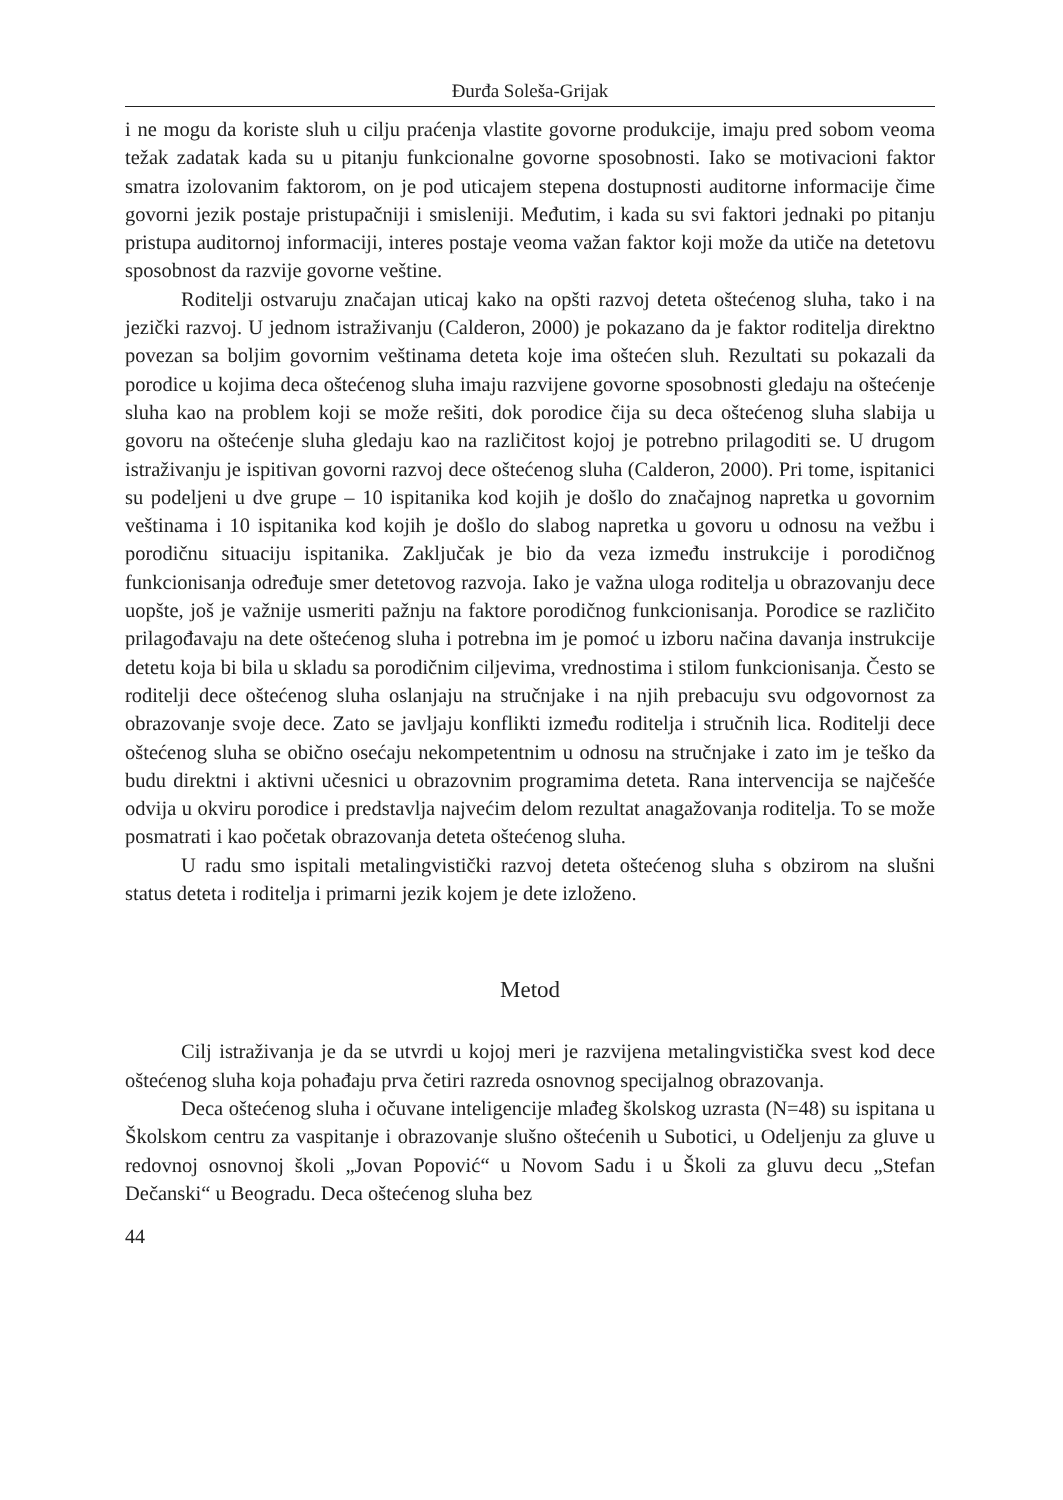Đurđa Soleša-Grijak
i ne mogu da koriste sluh u cilju praćenja vlastite govorne produkcije, imaju pred sobom veoma težak zadatak kada su u pitanju funkcionalne govorne sposobnosti. Iako se motivacioni faktor smatra izolovanim faktorom, on je pod uticajem stepena dostupnosti auditorne informacije čime govorni jezik postaje pristupačniji i smisleniji. Međutim, i kada su svi faktori jednaki po pitanju pristupa auditornoj informaciji, interes postaje veoma važan faktor koji može da utiče na detetovu sposobnost da razvije govorne veštine.
Roditelji ostvaruju značajan uticaj kako na opšti razvoj deteta oštećenog sluha, tako i na jezički razvoj. U jednom istraživanju (Calderon, 2000) je pokazano da je faktor roditelja direktno povezan sa boljim govornim veštinama deteta koje ima oštećen sluh. Rezultati su pokazali da porodice u kojima deca oštećenog sluha imaju razvijene govorne sposobnosti gledaju na oštećenje sluha kao na problem koji se može rešiti, dok porodice čija su deca oštećenog sluha slabija u govoru na oštećenje sluha gledaju kao na različitost kojoj je potrebno prilagoditi se. U drugom istraživanju je ispitivan govorni razvoj dece oštećenog sluha (Calderon, 2000). Pri tome, ispitanici su podeljeni u dve grupe – 10 ispitanika kod kojih je došlo do značajnog napretka u govornim veštinama i 10 ispitanika kod kojih je došlo do slabog napretka u govoru u odnosu na vežbu i porodičnu situaciju ispitanika. Zaključak je bio da veza između instrukcije i porodičnog funkcionisanja određuje smer detetovog razvoja. Iako je važna uloga roditelja u obrazovanju dece uopšte, još je važnije usmeriti pažnju na faktore porodičnog funkcionisanja. Porodice se različito prilagođavaju na dete oštećenog sluha i potrebna im je pomoć u izboru načina davanja instrukcije detetu koja bi bila u skladu sa porodičnim ciljevima, vrednostima i stilom funkcionisanja. Često se roditelji dece oštećenog sluha oslanjaju na stručnjake i na njih prebacuju svu odgovornost za obrazovanje svoje dece. Zato se javljaju konflikti između roditelja i stručnih lica. Roditelji dece oštećenog sluha se obično osećaju nekompetentnim u odnosu na stručnjake i zato im je teško da budu direktni i aktivni učesnici u obrazovnim programima deteta. Rana intervencija se najčešće odvija u okviru porodice i predstavlja najvećim delom rezultat anagažovanja roditelja. To se može posmatrati i kao početak obrazovanja deteta oštećenog sluha.
U radu smo ispitali metalingvistički razvoj deteta oštećenog sluha s obzirom na slušni status deteta i roditelja i primarni jezik kojem je dete izloženo.
Metod
Cilj istraživanja je da se utvrdi u kojoj meri je razvijena metalingvistička svest kod dece oštećenog sluha koja pohađaju prva četiri razreda osnovnog specijalnog obrazovanja.
Deca oštećenog sluha i očuvane inteligencije mlađeg školskog uzrasta (N=48) su ispitana u Školskom centru za vaspitanje i obrazovanje slušno oštećenih u Subotici, u Odeljenju za gluve u redovnoj osnovnoj školi „Jovan Popović“ u Novom Sadu i u Školi za gluvu decu „Stefan Dečanski“ u Beogradu. Deca oštećenog sluha bez
44